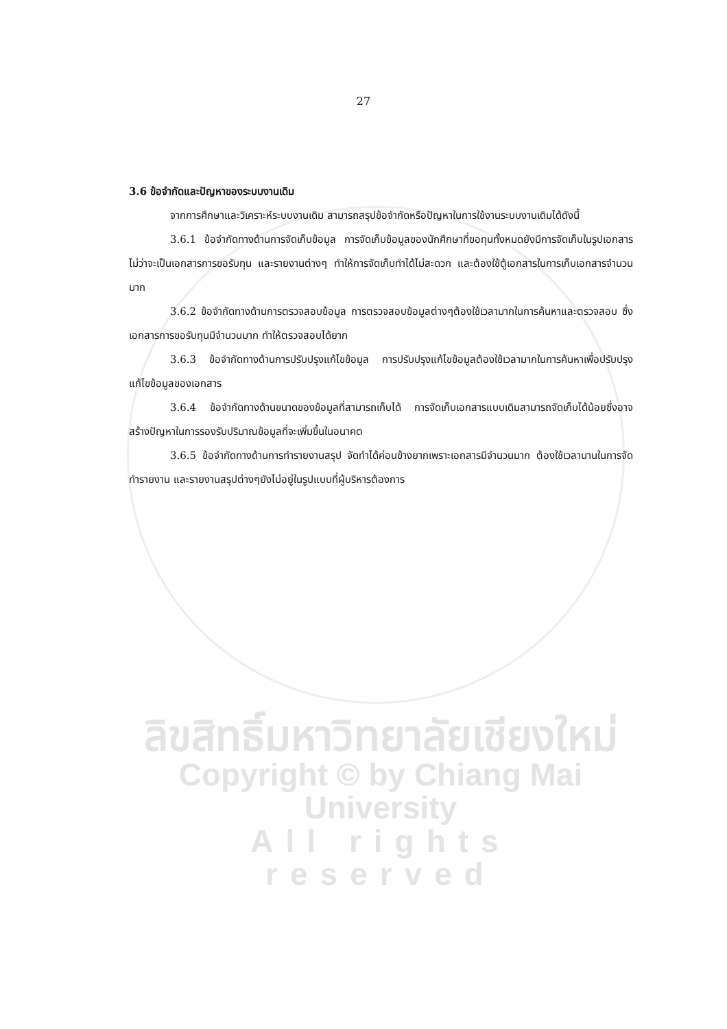27
3.6 ข้อจำกัดและปัญหาของระบบงานเดิม
จากการศึกษาและวิเคราะห์ระบบงานเดิม สามารถสรุปข้อจำกัดหรือปัญหาในการใช้งานระบบงานเดิมได้ดังนี้
3.6.1 ข้อจำกัดทางด้านการจัดเก็บข้อมูล การจัดเก็บข้อมูลของนักศึกษาที่ขอทุนทั้งหมดยังมีการจัดเก็บในรูปเอกสาร ไม่ว่าจะเป็นเอกสารการขอรับทุน และรายงานต่างๆ ทำให้การจัดเก็บทำได้ไม่สะดวก และต้องใช้ตู้เอกสารในการเก็บเอกสารจำนวนมาก
3.6.2 ข้อจำกัดทางด้านการตรวจสอบข้อมูล การตรวจสอบข้อมูลต่างๆต้องใช้เวลามากในการค้นหาและตรวจสอบ ซึ่งเอกสารการขอรับทุนมีจำนวนมาก ทำให้ตรวจสอบได้ยาก
3.6.3 ข้อจำกัดทางด้านการปรับปรุงแก้ไขข้อมูล การปรับปรุงแก้ไขข้อมูลต้องใช้เวลามากในการค้นหาเพื่อปรับปรุงแก้ไขข้อมูลของเอกสาร
3.6.4 ข้อจำกัดทางด้านขนาดของข้อมูลที่สามารถเก็บได้ การจัดเก็บเอกสารแบบเดิมสามารถจัดเก็บได้น้อยซึ่งอาจสร้างปัญหาในการรองรับปริมาณข้อมูลที่จะเพิ่มขึ้นในอนาคต
3.6.5 ข้อจำกัดทางด้านการทำรายงานสรุป จัดทำได้ค่อนข้างยากเพราะเอกสารมีจำนวนมาก ต้องใช้เวลานานในการจัดทำรายงาน และรายงานสรุปต่างๆยังไม่อยู่ในรูปแบบที่ผู้บริหารต้องการ
ลิขสิทธิ์มหาวิทยาลัยเชียงใหม่
Copyright © by Chiang Mai University
All rights reserved